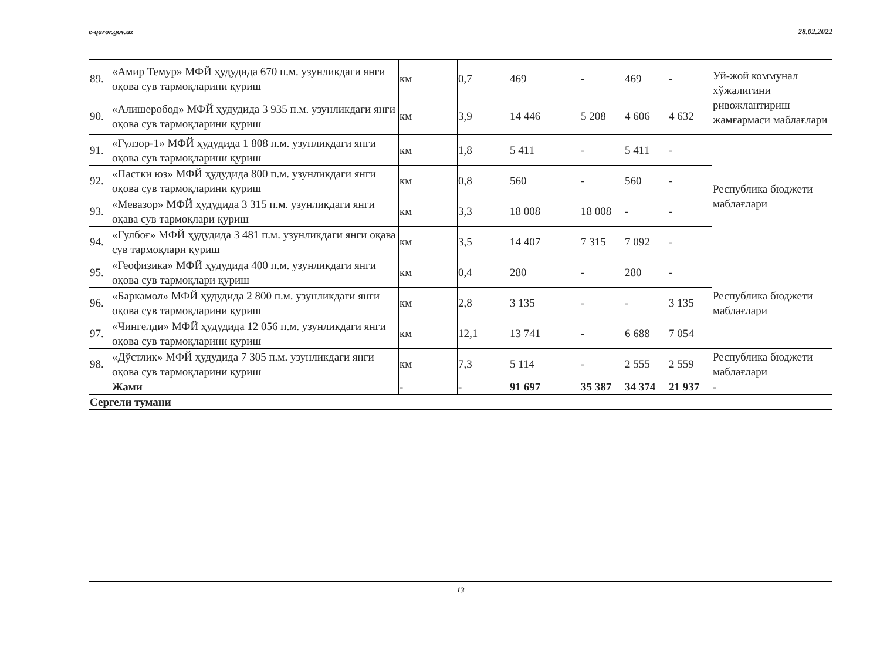e-qaror.gov.uz 28.02.2022
| 89. | «Амир Темур» МФЙ ҳудудида 670 п.м. узунликдаги янги оқова сув тармоқларини қуриш | км | 0,7 | 469 | - | 469 | - | Уй-жой коммунал хўжалигини ривожлантириш жамғармаси маблағлари |
| 90. | «Алишеробод» МФЙ ҳудудида 3 935 п.м. узунликдаги янги оқова сув тармоқларини қуриш | км | 3,9 | 14 446 | 5 208 | 4 606 | 4 632 | |
| 91. | «Гулзор-1» МФЙ ҳудудида 1 808 п.м. узунликдаги янги оқова сув тармоқларини қуриш | км | 1,8 | 5 411 | - | 5 411 | - | Республика бюджети маблағлари |
| 92. | «Пастки юз» МФЙ ҳудудида 800 п.м. узунликдаги янги оқова сув тармоқларини қуриш | км | 0,8 | 560 | - | 560 | - | |
| 93. | «Мевазор» МФЙ ҳудудида 3 315 п.м. узунликдаги янги оқава сув тармоқлари қуриш | км | 3,3 | 18 008 | 18 008 | - | - | |
| 94. | «Гулбоғ» МФЙ ҳудудида 3 481 п.м. узунликдаги янги оқава сув тармоқлари қуриш | км | 3,5 | 14 407 | 7 315 | 7 092 | - | |
| 95. | «Геофизика» МФЙ ҳудудида 400 п.м. узунликдаги янги оқова сув тармоқлари қуриш | км | 0,4 | 280 | - | 280 | - | Республика бюджети маблағлари |
| 96. | «Баркамол» МФЙ ҳудудида 2 800 п.м. узунликдаги янги оқова сув тармоқларини қуриш | км | 2,8 | 3 135 | - | - | 3 135 | |
| 97. | «Чингелди» МФЙ ҳудудида 12 056 п.м. узунликдаги янги оқова сув тармоқларини қуриш | км | 12,1 | 13 741 | - | 6 688 | 7 054 | |
| 98. | «Дўстлик» МФЙ ҳудудида 7 305 п.м. узунликдаги янги оқова сув тармоқларини қуриш | км | 7,3 | 5 114 | - | 2 555 | 2 559 | Республика бюджети маблағлари |
| | Жами | - | - | 91 697 | 35 387 | 34 374 | 21 937 | - |
| Сергели тумани | | | | | | | | |
13